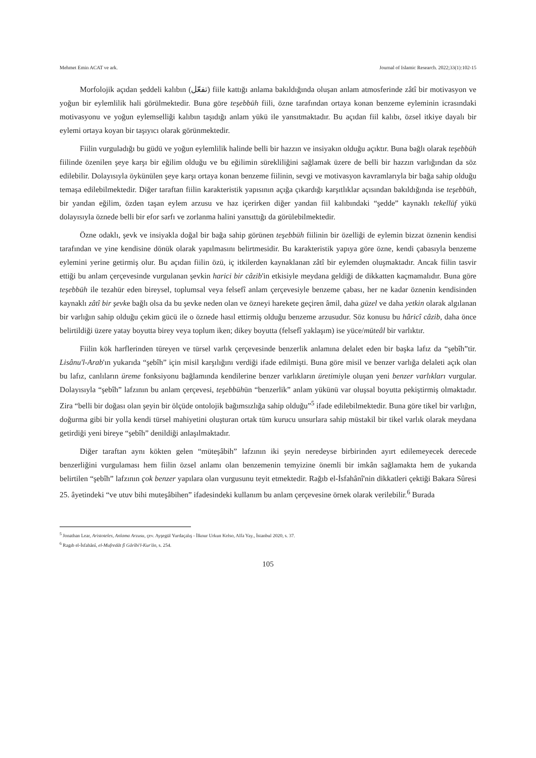Mehmet Emin ACAT ve ark. Journal of Islamic Research. 2022;33(1):102-15
Morfolojik açıdan şeddeli kalıbın (تفعّل) fiile kattığı anlama bakıldığında oluşan anlam atmosferinde zâtî bir motivasyon ve yoğun bir eylemlilik hali görülmektedir. Buna göre teşebbüh fiili, özne tarafından ortaya konan benzeme eyleminin icrasındaki motivasyonu ve yoğun eylemselliği kalıbın taşıdığı anlam yükü ile yansıtmaktadır. Bu açıdan fiil kalıbı, özsel itkiye dayalı bir eylemi ortaya koyan bir taşıyıcı olarak görünmektedir.
Fiilin vurguladığı bu güdü ve yoğun eylemlilik halinde belli bir hazzın ve insiyakın olduğu açıktır. Buna bağlı olarak teşebbüh fiilinde özenilen şeye karşı bir eğilim olduğu ve bu eğilimin sürekliliğini sağlamak üzere de belli bir hazzın varlığından da söz edilebilir. Dolayısıyla öykünülen şeye karşı ortaya konan benzeme fiilinin, sevgi ve motivasyon kavramlarıyla bir bağa sahip olduğu temaşa edilebilmektedir. Diğer taraftan fiilin karakteristik yapısının açığa çıkardığı karşıtlıklar açısından bakıldığında ise teşebbüh, bir yandan eğilim, özden taşan eylem arzusu ve haz içerirken diğer yandan fiil kalıbındaki “şedde” kaynaklı tekellüf yükü dolayısıyla öznede belli bir efor sarfı ve zorlanma halini yansıttığı da görülebilmektedir.
Özne odaklı, şevk ve insiyakla doğal bir bağa sahip görünen teşebbüh fiilinin bir özelliği de eylemin bizzat öznenin kendisi tarafından ve yine kendisine dönük olarak yapılmasını belirtmesidir. Bu karakteristik yapıya göre özne, kendi çabasıyla benzeme eylemini yerine getirmiş olur. Bu açıdan fiilin özü, iç itkilerden kaynaklanan zâtî bir eylemden oluşmaktadır. Ancak fiilin tasvir ettiği bu anlam çerçevesinde vurgulanan şevkin harici bir câzib'in etkisiyle meydana geldiği de dikkatten kaçmamalıdır. Buna göre teşebbüh ile tezahür eden bireysel, toplumsal veya felsefî anlam çerçevesiyle benzeme çabası, her ne kadar öznenin kendisinden kaynaklı zâtî bir şevke bağlı olsa da bu şevke neden olan ve özneyi harekete geçiren âmil, daha güzel ve daha yetkin olarak algılanan bir varlığın sahip olduğu çekim gücü ile o öznede hasıl ettirmiş olduğu benzeme arzusudur. Söz konusu bu hâricî câzib, daha önce belirtildiği üzere yatay boyutta birey veya toplum iken; dikey boyutta (felsefî yaklaşım) ise yüce/müteâl bir varlıktır.
Fiilin kök harflerinden türeyen ve türsel varlık çerçevesinde benzerlik anlamına delalet eden bir başka lafız da “şebîh”tir. Lisânu'l-Arab'ın yukarıda “şebîh” için misil karşılığını verdiği ifade edilmişti. Buna göre misil ve benzer varlığa delaleti açık olan bu lafız, canlıların üreme fonksiyonu bağlamında kendilerine benzer varlıkların üretimiyle oluşan yeni benzer varlıkları vurgular. Dolayısıyla “şebîh” lafzının bu anlam çerçevesi, teşebbühün “benzerlik” anlam yükünü var oluşsal boyutta pekiştirmiş olmaktadır. Zira “belli bir doğası olan şeyin bir ölçüde ontolojik bağımsızlığa sahip olduğu”<sup>5</sup> ifade edilebilmektedir. Buna göre tikel bir varlığın, doğurma gibi bir yolla kendi türsel mahiyetini oluşturan ortak tüm kurucu unsurlara sahip müstakil bir tikel varlık olarak meydana getirdiği yeni bireye “şebîh” denildiği anlaşılmaktadır.
Diğer taraftan aynı kökten gelen “müteşâbih” lafzının iki şeyin neredeyse birbirinden ayırt edilemeyecek derecede benzerliğini vurgulaması hem fiilin özsel anlamı olan benzemenin temyizine önemli bir imkân sağlamakta hem de yukarıda belirtilen “şebîh” lafzının çok benzer yapılara olan vurgusunu teyit etmektedir. Rağıb el-İsfahânî'nin dikkatleri çektiği Bakara Sûresi 25. âyetindeki “ve utuv bihi muteşâbihen” ifadesindeki kullanım bu anlam çerçevesine örnek olarak verilebilir.<sup>6</sup> Burada
<sup>5</sup> Jonathan Lear, Aristoteles, Anlama Arzusu, çev. Ayşegül Yurdaçalış - İlknur Urkun Kelso, Alfa Yay., İstanbul 2020, s. 37.
<sup>6</sup> Ragıb el-İsfahânî, el-Mufredât fî Gârîbi'l-Kur'ân, s. 254.
105